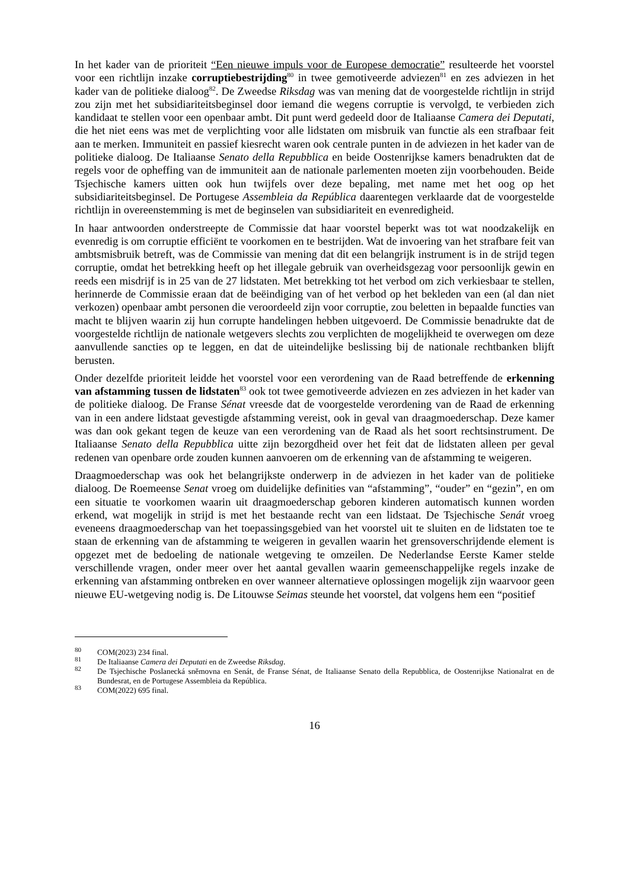In het kader van de prioriteit “Een nieuwe impuls voor de Europese democratie” resulteerde het voorstel voor een richtlijn inzake corruptiebestrijding<sup>80</sup> in twee gemotiveerde adviezen<sup>81</sup> en zes adviezen in het kader van de politieke dialoog<sup>82</sup>. De Zweedse Riksdag was van mening dat de voorgestelde richtlijn in strijd zou zijn met het subsidiariteitsbeginsel door iemand die wegens corruptie is vervolgd, te verbieden zich kandidaat te stellen voor een openbaar ambt. Dit punt werd gedeeld door de Italiaanse Camera dei Deputati, die het niet eens was met de verplichting voor alle lidstaten om misbruik van functie als een strafbaar feit aan te merken. Immuniteit en passief kiesrecht waren ook centrale punten in de adviezen in het kader van de politieke dialoog. De Italiaanse Senato della Repubblica en beide Oostenrijkse kamers benadrukten dat de regels voor de opheffing van de immuniteit aan de nationale parlementen moeten zijn voorbehouden. Beide Tsjechische kamers uitten ook hun twijfels over deze bepaling, met name met het oog op het subsidiariteitsbeginsel. De Portugese Assembleia da República daarentegen verklaarde dat de voorgestelde richtlijn in overeenstemming is met de beginselen van subsidiariteit en evenredigheid.
In haar antwoorden onderstreepte de Commissie dat haar voorstel beperkt was tot wat noodzakelijk en evenredig is om corruptie efficiënt te voorkomen en te bestrijden. Wat de invoering van het strafbare feit van ambtsmisbruik betreft, was de Commissie van mening dat dit een belangrijk instrument is in de strijd tegen corruptie, omdat het betrekking heeft op het illegale gebruik van overheidsgezag voor persoonlijk gewin en reeds een misdrijf is in 25 van de 27 lidstaten. Met betrekking tot het verbod om zich verkiesbaar te stellen, herinnerde de Commissie eraan dat de beëindiging van of het verbod op het bekleden van een (al dan niet verkozen) openbaar ambt personen die veroordeeld zijn voor corruptie, zou beletten in bepaalde functies van macht te blijven waarin zij hun corrupte handelingen hebben uitgevoerd. De Commissie benadrukte dat de voorgestelde richtlijn de nationale wetgevers slechts zou verplichten de mogelijkheid te overwegen om deze aanvullende sancties op te leggen, en dat de uiteindelijke beslissing bij de nationale rechtbanken blijft berusten.
Onder dezelfde prioriteit leidde het voorstel voor een verordening van de Raad betreffende de erkenning van afstamming tussen de lidstaten<sup>83</sup> ook tot twee gemotiveerde adviezen en zes adviezen in het kader van de politieke dialoog. De Franse Sénat vreesde dat de voorgestelde verordening van de Raad de erkenning van in een andere lidstaat gevestigde afstamming vereist, ook in geval van draagmoederschap. Deze kamer was dan ook gekant tegen de keuze van een verordening van de Raad als het soort rechtsinstrument. De Italiaanse Senato della Repubblica uitte zijn bezorgdheid over het feit dat de lidstaten alleen per geval redenen van openbare orde zouden kunnen aanvoeren om de erkenning van de afstamming te weigeren.
Draagmoederschap was ook het belangrijkste onderwerp in de adviezen in het kader van de politieke dialoog. De Roemeense Senat vroeg om duidelijke definities van “afstamming”, “ouder” en “gezin”, en om een situatie te voorkomen waarin uit draagmoederschap geboren kinderen automatisch kunnen worden erkend, wat mogelijk in strijd is met het bestaande recht van een lidstaat. De Tsjechische Senát vroeg eveneens draagmoederschap van het toepassingsgebied van het voorstel uit te sluiten en de lidstaten toe te staan de erkenning van de afstamming te weigeren in gevallen waarin het grensoverschrijdende element is opgezet met de bedoeling de nationale wetgeving te omzeilen. De Nederlandse Eerste Kamer stelde verschillende vragen, onder meer over het aantal gevallen waarin gemeenschappelijke regels inzake de erkenning van afstamming ontbreken en over wanneer alternatieve oplossingen mogelijk zijn waarvoor geen nieuwe EU-wetgeving nodig is. De Litouwse Seimas steunde het voorstel, dat volgens hem een “positief
<sup>80</sup> COM(2023) 234 final.
<sup>81</sup> De Italiaanse Camera dei Deputati en de Zweedse Riksdag.
<sup>82</sup> De Tsjechische Poslanecká sněmovna en Senát, de Franse Sénat, de Italiaanse Senato della Repubblica, de Oostenrijkse Nationalrat en de Bundesrat, en de Portugese Assembleia da República.
<sup>83</sup> COM(2022) 695 final.
16